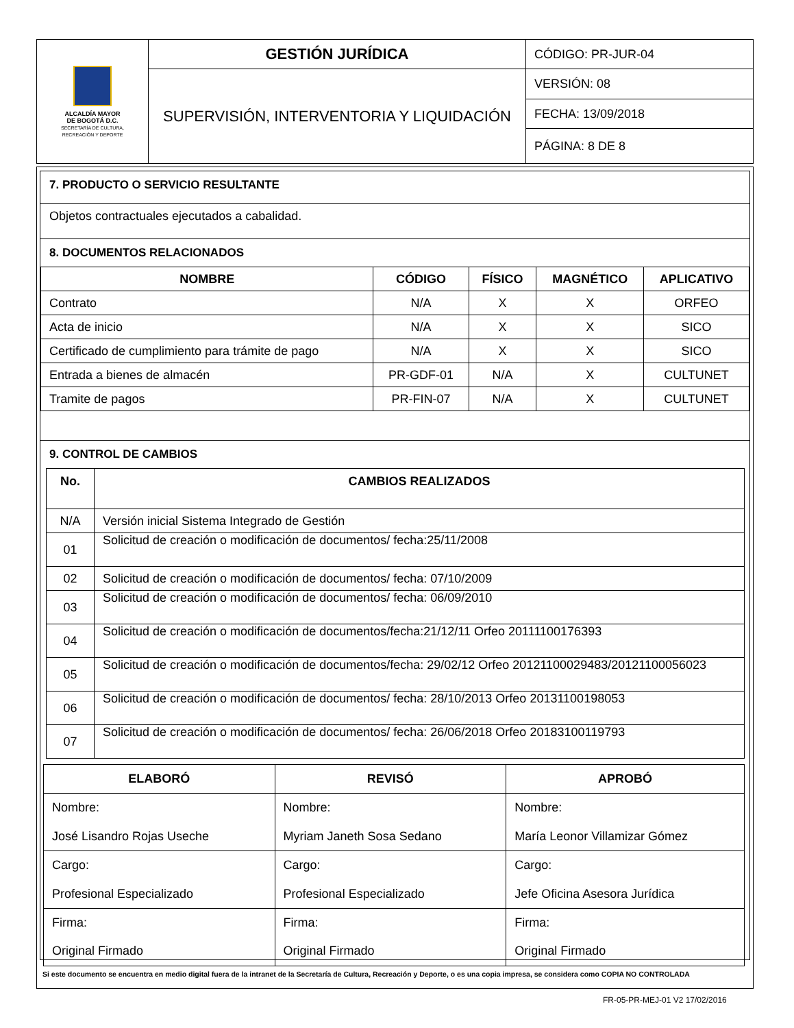| ALCALDÍA MAYOR DE BOGOTÁ D.C. SECRETARÍA DE CULTURA, RECREACIÓN Y DEPORTE | GESTIÓN JURÍDICA | CÓDIGO: PR-JUR-04 |
| | SUPERVISIÓN, INTERVENTORIA Y LIQUIDACIÓN | VERSIÓN: 08 |
| | | FECHA: 13/09/2018 |
| | | PÁGINA: 8 DE 8 |
7. PRODUCTO O SERVICIO RESULTANTE
Objetos contractuales ejecutados a cabalidad.
8. DOCUMENTOS RELACIONADOS
| NOMBRE | CÓDIGO | FÍSICO | MAGNÉTICO | APLICATIVO |
| --- | --- | --- | --- | --- |
| Contrato | N/A | X | X | ORFEO |
| Acta de inicio | N/A | X | X | SICO |
| Certificado de cumplimiento para trámite de pago | N/A | X | X | SICO |
| Entrada a bienes de almacén | PR-GDF-01 | N/A | X | CULTUNET |
| Tramite de pagos | PR-FIN-07 | N/A | X | CULTUNET |
9. CONTROL DE CAMBIOS
| No. | CAMBIOS REALIZADOS |
| --- | --- |
| N/A | Versión inicial Sistema Integrado de Gestión |
| 01 | Solicitud de creación o modificación de documentos/ fecha:25/11/2008 |
| 02 | Solicitud de creación o modificación de documentos/ fecha: 07/10/2009 |
| 03 | Solicitud de creación o modificación de documentos/ fecha: 06/09/2010 |
| 04 | Solicitud de creación o modificación de documentos/fecha:21/12/11 Orfeo 20111100176393 |
| 05 | Solicitud de creación o modificación de documentos/fecha: 29/02/12 Orfeo 20121100029483/20121100056023 |
| 06 | Solicitud de creación o modificación de documentos/ fecha: 28/10/2013 Orfeo 20131100198053 |
| 07 | Solicitud de creación o modificación de documentos/ fecha: 26/06/2018 Orfeo 20183100119793 |
| ELABORÓ | REVISÓ | APROBÓ |
| --- | --- | --- |
| Nombre: José Lisandro Rojas Useche | Nombre: Myriam Janeth Sosa Sedano | Nombre: María Leonor Villamizar Gómez |
| Cargo: Profesional Especializado | Cargo: Profesional Especializado | Cargo: Jefe Oficina Asesora Jurídica |
| Firma: Original Firmado | Firma: Original Firmado | Firma: Original Firmado |
Si este documento se encuentra en medio digital fuera de la intranet de la Secretaría de Cultura, Recreación y Deporte, o es una copia impresa, se considera como COPIA NO CONTROLADA
FR-05-PR-MEJ-01 V2 17/02/2016